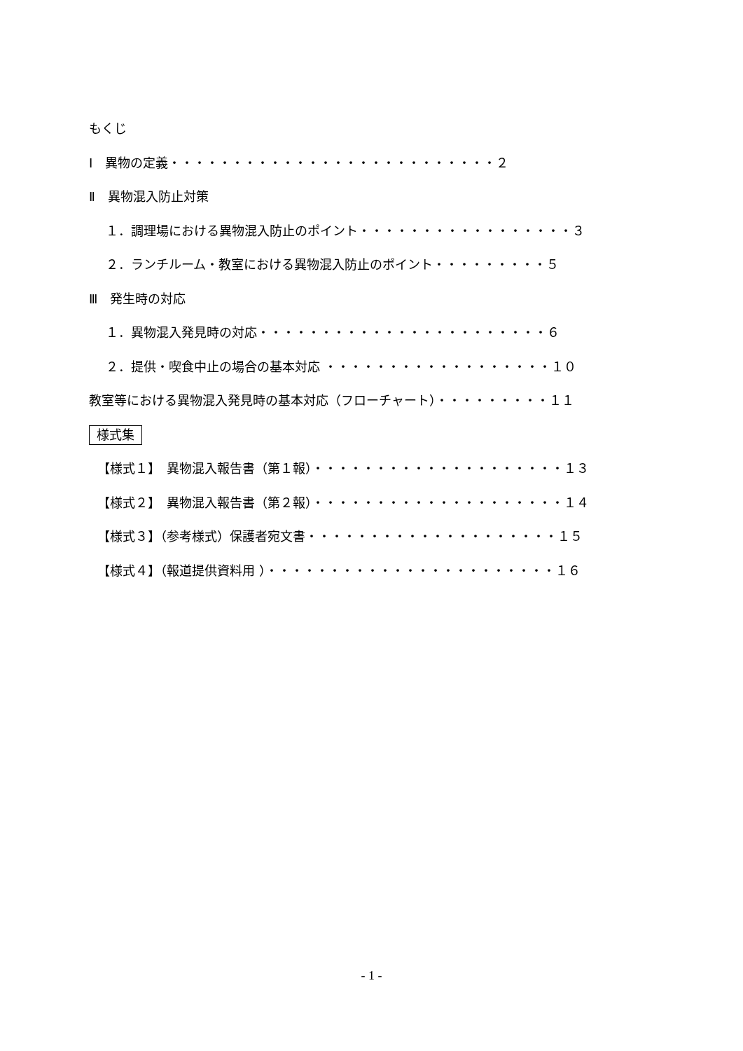もくじ
Ⅰ　異物の定義・・・・・・・・・・・・・・・・・・・・・・・・・・２
Ⅱ　異物混入防止対策
１．調理場における異物混入防止のポイント・・・・・・・・・・・・・・・・・３
２．ランチルーム・教室における異物混入防止のポイント・・・・・・・・・５
Ⅲ　発生時の対応
１．異物混入発見時の対応・・・・・・・・・・・・・・・・・・・・・・・６
２．提供・喫食中止の場合の基本対応 ・・・・・・・・・・・・・・・・・・１０
教室等における異物混入発見時の基本対応（フローチャート）・・・・・・・・・１１
様式集
【様式１】　異物混入報告書（第１報）・・・・・・・・・・・・・・・・・・・・１３
【様式２】　異物混入報告書（第２報）・・・・・・・・・・・・・・・・・・・・１４
【様式３】（参考様式）保護者宛文書・・・・・・・・・・・・・・・・・・・・１５
【様式４】（報道提供資料用 ）・・・・・・・・・・・・・・・・・・・・・・・１６
- 1 -